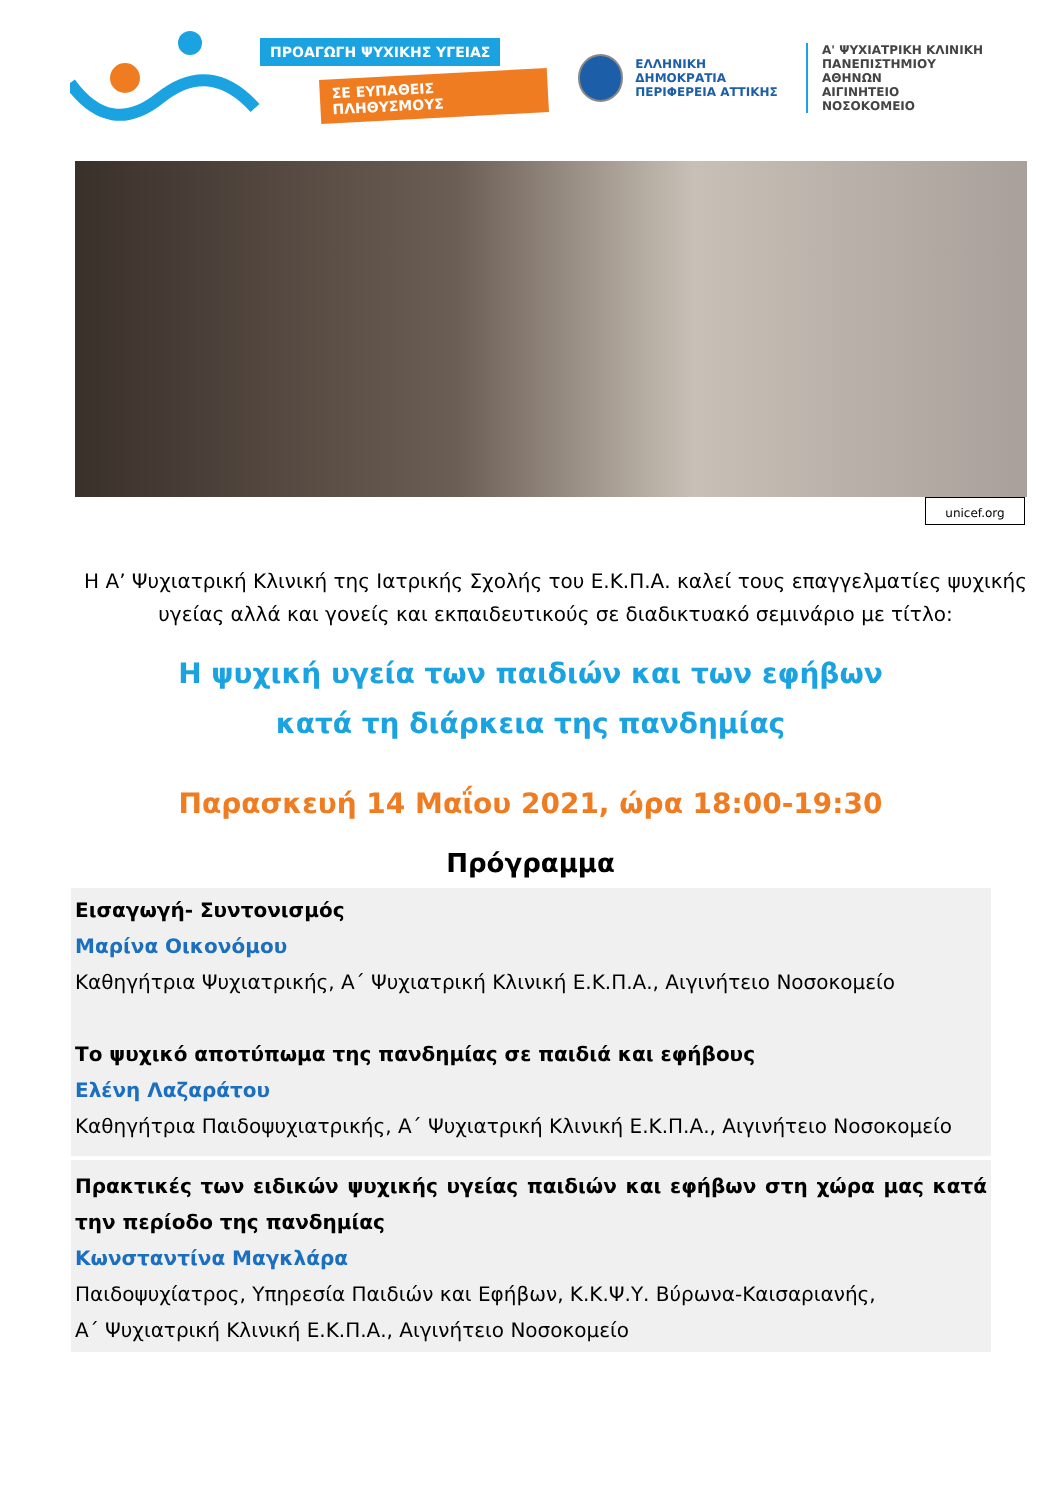ΠΡΟΑΓΩΓΗ ΨΥΧΙΚΗΣ ΥΓΕΙΑΣ
ΣΕ ΕΥΠΑΘΕΙΣ ΠΛΗΘΥΣΜΟΥΣ
ΕΛΛΗΝΙΚΗ ΔΗΜΟΚΡΑΤΙΑ
ΠΕΡΙΦΕΡΕΙΑ ΑΤΤΙΚΗΣ
Α' ΨΥΧΙΑΤΡΙΚΗ ΚΛΙΝΙΚΗ
ΠΑΝΕΠΙΣΤΗΜΙΟΥ ΑΘΗΝΩΝ
ΑΙΓΙΝΗΤΕΙΟ ΝΟΣΟΚΟΜΕΙΟ
unicef.org
Η Α’ Ψυχιατρική Κλινική της Ιατρικής Σχολής του Ε.Κ.Π.Α. καλεί τους επαγγελματίες ψυχικής υγείας αλλά και γονείς και εκπαιδευτικούς σε διαδικτυακό σεμινάριο με τίτλο:
Η ψυχική υγεία των παιδιών και των εφήβων
κατά τη διάρκεια της πανδημίας
Παρασκευή 14 Μαΐου 2021, ώρα 18:00-19:30
Πρόγραμμα
Εισαγωγή- Συντονισμός
Μαρίνα Οικονόμου
Καθηγήτρια Ψυχιατρικής, Α΄ Ψυχιατρική Κλινική Ε.Κ.Π.Α., Αιγινήτειο Νοσοκομείο
Το ψυχικό αποτύπωμα της πανδημίας σε παιδιά και εφήβους
Ελένη Λαζαράτου
Καθηγήτρια Παιδοψυχιατρικής, Α΄ Ψυχιατρική Κλινική Ε.Κ.Π.Α., Αιγινήτειο Νοσοκομείο
Πρακτικές των ειδικών ψυχικής υγείας παιδιών και εφήβων στη χώρα μας κατά την περίοδο της πανδημίας
Κωνσταντίνα Μαγκλάρα
Παιδοψυχίατρος, Υπηρεσία Παιδιών και Εφήβων, Κ.Κ.Ψ.Υ. Βύρωνα-Καισαριανής,
Α΄ Ψυχιατρική Κλινική Ε.Κ.Π.Α., Αιγινήτειο Νοσοκομείο